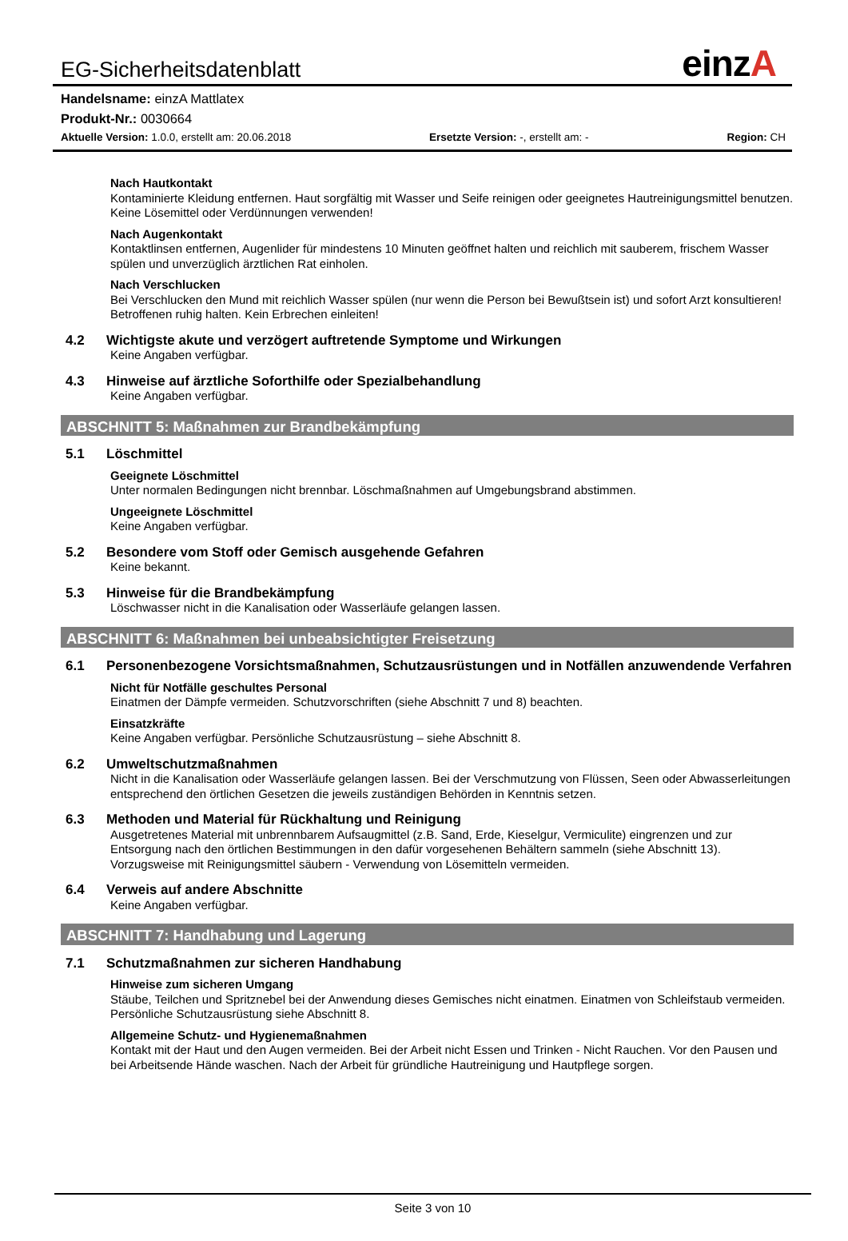einzA
EG-Sicherheitsdatenblatt
Handelsname: einzA Mattlatex
Produkt-Nr.: 0030664
Aktuelle Version: 1.0.0, erstellt am: 20.06.2018
Ersetzte Version: -, erstellt am: -
Region: CH
Nach Hautkontakt
Kontaminierte Kleidung entfernen. Haut sorgfältig mit Wasser und Seife reinigen oder geeignetes Hautreinigungsmittel benutzen. Keine Lösemittel oder Verdünnungen verwenden!
Nach Augenkontakt
Kontaktlinsen entfernen, Augenlider für mindestens 10 Minuten geöffnet halten und reichlich mit sauberem, frischem Wasser spülen und unverzüglich ärztlichen Rat einholen.
Nach Verschlucken
Bei Verschlucken den Mund mit reichlich Wasser spülen (nur wenn die Person bei Bewußtsein ist) und sofort Arzt konsultieren! Betroffenen ruhig halten. Kein Erbrechen einleiten!
4.2 Wichtigste akute und verzögert auftretende Symptome und Wirkungen
Keine Angaben verfügbar.
4.3 Hinweise auf ärztliche Soforthilfe oder Spezialbehandlung
Keine Angaben verfügbar.
ABSCHNITT 5: Maßnahmen zur Brandbekämpfung
5.1 Löschmittel
Geeignete Löschmittel
Unter normalen Bedingungen nicht brennbar. Löschmaßnahmen auf Umgebungsbrand abstimmen.
Ungeeignete Löschmittel
Keine Angaben verfügbar.
5.2 Besondere vom Stoff oder Gemisch ausgehende Gefahren
Keine bekannt.
5.3 Hinweise für die Brandbekämpfung
Löschwasser nicht in die Kanalisation oder Wasserläufe gelangen lassen.
ABSCHNITT 6: Maßnahmen bei unbeabsichtigter Freisetzung
6.1 Personenbezogene Vorsichtsmaßnahmen, Schutzausrüstungen und in Notfällen anzuwendende Verfahren
Nicht für Notfälle geschultes Personal
Einatmen der Dämpfe vermeiden. Schutzvorschriften (siehe Abschnitt 7 und 8) beachten.
Einsatzkräfte
Keine Angaben verfügbar. Persönliche Schutzausrüstung – siehe Abschnitt 8.
6.2 Umweltschutzmaßnahmen
Nicht in die Kanalisation oder Wasserläufe gelangen lassen. Bei der Verschmutzung von Flüssen, Seen oder Abwasserleitungen entsprechend den örtlichen Gesetzen die jeweils zuständigen Behörden in Kenntnis setzen.
6.3 Methoden und Material für Rückhaltung und Reinigung
Ausgetretenes Material mit unbrennbarem Aufsaugmittel (z.B. Sand, Erde, Kieselgur, Vermiculite) eingrenzen und zur Entsorgung nach den örtlichen Bestimmungen in den dafür vorgesehenen Behältern sammeln (siehe Abschnitt 13). Vorzugsweise mit Reinigungsmittel säubern - Verwendung von Lösemitteln vermeiden.
6.4 Verweis auf andere Abschnitte
Keine Angaben verfügbar.
ABSCHNITT 7: Handhabung und Lagerung
7.1 Schutzmaßnahmen zur sicheren Handhabung
Hinweise zum sicheren Umgang
Stäube, Teilchen und Spritznebel bei der Anwendung dieses Gemisches nicht einatmen. Einatmen von Schleifstaub vermeiden. Persönliche Schutzausrüstung siehe Abschnitt 8.
Allgemeine Schutz- und Hygienemaßnahmen
Kontakt mit der Haut und den Augen vermeiden. Bei der Arbeit nicht Essen und Trinken - Nicht Rauchen. Vor den Pausen und bei Arbeitsende Hände waschen. Nach der Arbeit für gründliche Hautreinigung und Hautpflege sorgen.
Seite 3 von 10